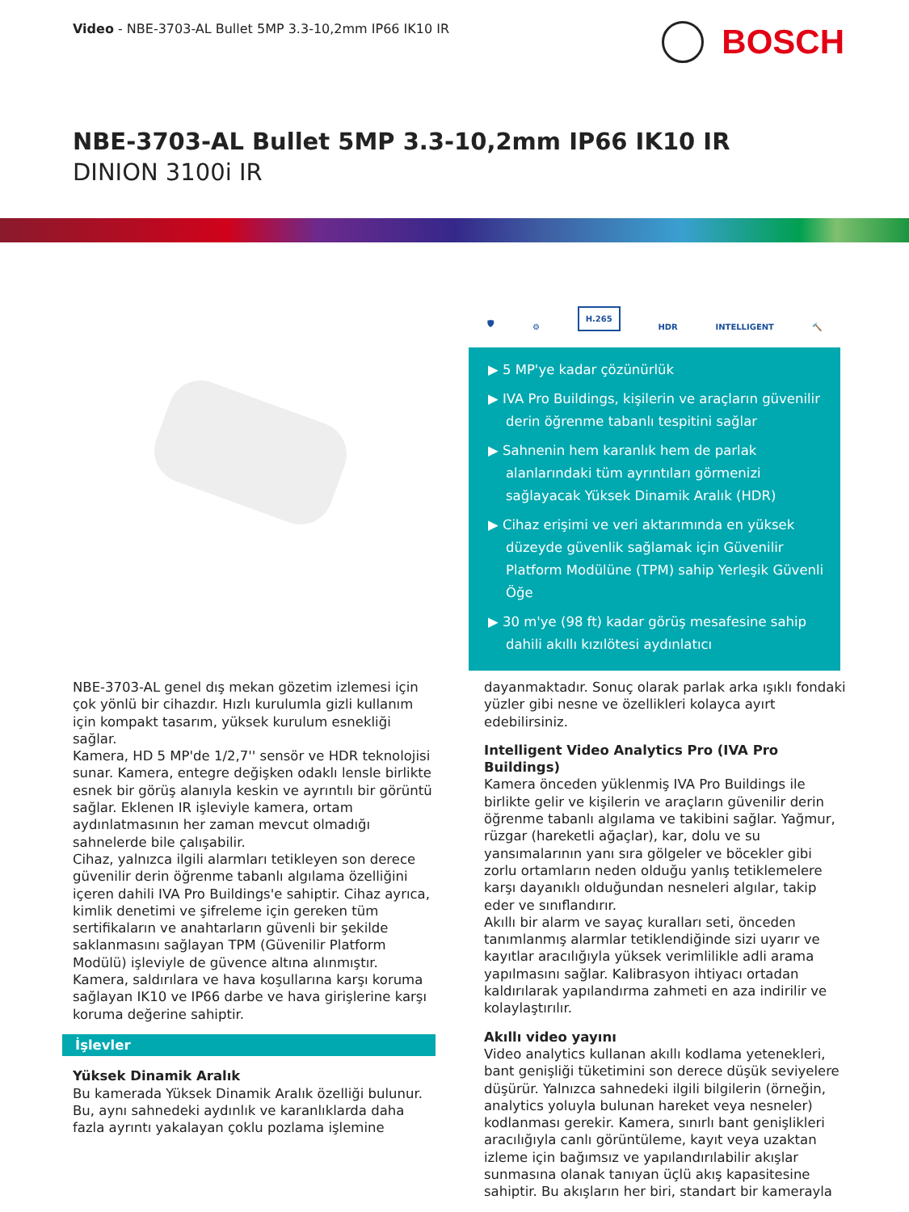Video - NBE-3703-AL Bullet 5MP 3.3-10,2mm IP66 IK10 IR
BOSCH
NBE-3703-AL Bullet 5MP 3.3-10,2mm IP66 IK10 IR
DINION 3100i IR
🛡 ⚙ H.265 HDR INTELLIGENT 🔨
▶ 5 MP'ye kadar çözünürlük
▶ IVA Pro Buildings, kişilerin ve araçların güvenilir derin öğrenme tabanlı tespitini sağlar
▶ Sahnenin hem karanlık hem de parlak alanlarındaki tüm ayrıntıları görmenizi sağlayacak Yüksek Dinamik Aralık (HDR)
▶ Cihaz erişimi ve veri aktarımında en yüksek düzeyde güvenlik sağlamak için Güvenilir Platform Modülüne (TPM) sahip Yerleşik Güvenli Öğe
▶ 30 m'ye (98 ft) kadar görüş mesafesine sahip dahili akıllı kızılötesi aydınlatıcı
NBE-3703-AL genel dış mekan gözetim izlemesi için çok yönlü bir cihazdır. Hızlı kurulumla gizli kullanım için kompakt tasarım, yüksek kurulum esnekliği sağlar.
Kamera, HD 5 MP'de 1/2,7'' sensör ve HDR teknolojisi sunar. Kamera, entegre değişken odaklı lensle birlikte esnek bir görüş alanıyla keskin ve ayrıntılı bir görüntü sağlar. Eklenen IR işleviyle kamera, ortam aydınlatmasının her zaman mevcut olmadığı sahnelerde bile çalışabilir.
Cihaz, yalnızca ilgili alarmları tetikleyen son derece güvenilir derin öğrenme tabanlı algılama özelliğini içeren dahili IVA Pro Buildings'e sahiptir. Cihaz ayrıca, kimlik denetimi ve şifreleme için gereken tüm sertifikaların ve anahtarların güvenli bir şekilde saklanmasını sağlayan TPM (Güvenilir Platform Modülü) işleviyle de güvence altına alınmıştır.
Kamera, saldırılara ve hava koşullarına karşı koruma sağlayan IK10 ve IP66 darbe ve hava girişlerine karşı koruma değerine sahiptir.
İşlevler
Yüksek Dinamik Aralık
Bu kamerada Yüksek Dinamik Aralık özelliği bulunur. Bu, aynı sahnedeki aydınlık ve karanlıklarda daha fazla ayrıntı yakalayan çoklu pozlama işlemine
dayanmaktadır. Sonuç olarak parlak arka ışıklı fondaki yüzler gibi nesne ve özellikleri kolayca ayırt edebilirsiniz.
Intelligent Video Analytics Pro (IVA Pro Buildings)
Kamera önceden yüklenmiş IVA Pro Buildings ile birlikte gelir ve kişilerin ve araçların güvenilir derin öğrenme tabanlı algılama ve takibini sağlar. Yağmur, rüzgar (hareketli ağaçlar), kar, dolu ve su yansımalarının yanı sıra gölgeler ve böcekler gibi zorlu ortamların neden olduğu yanlış tetiklemelere karşı dayanıklı olduğundan nesneleri algılar, takip eder ve sınıflandırır.
Akıllı bir alarm ve sayaç kuralları seti, önceden tanımlanmış alarmlar tetiklendiğinde sizi uyarır ve kayıtlar aracılığıyla yüksek verimlilikle adli arama yapılmasını sağlar. Kalibrasyon ihtiyacı ortadan kaldırılarak yapılandırma zahmeti en aza indirilir ve kolaylaştırılır.
Akıllı video yayını
Video analytics kullanan akıllı kodlama yetenekleri, bant genişliği tüketimini son derece düşük seviyelere düşürür. Yalnızca sahnedeki ilgili bilgilerin (örneğin, analytics yoluyla bulunan hareket veya nesneler) kodlanması gerekir. Kamera, sınırlı bant genişlikleri aracılığıyla canlı görüntüleme, kayıt veya uzaktan izleme için bağımsız ve yapılandırılabilir akışlar sunmasına olanak tanıyan üçlü akış kapasitesine sahiptir. Bu akışların her biri, standart bir kamerayla